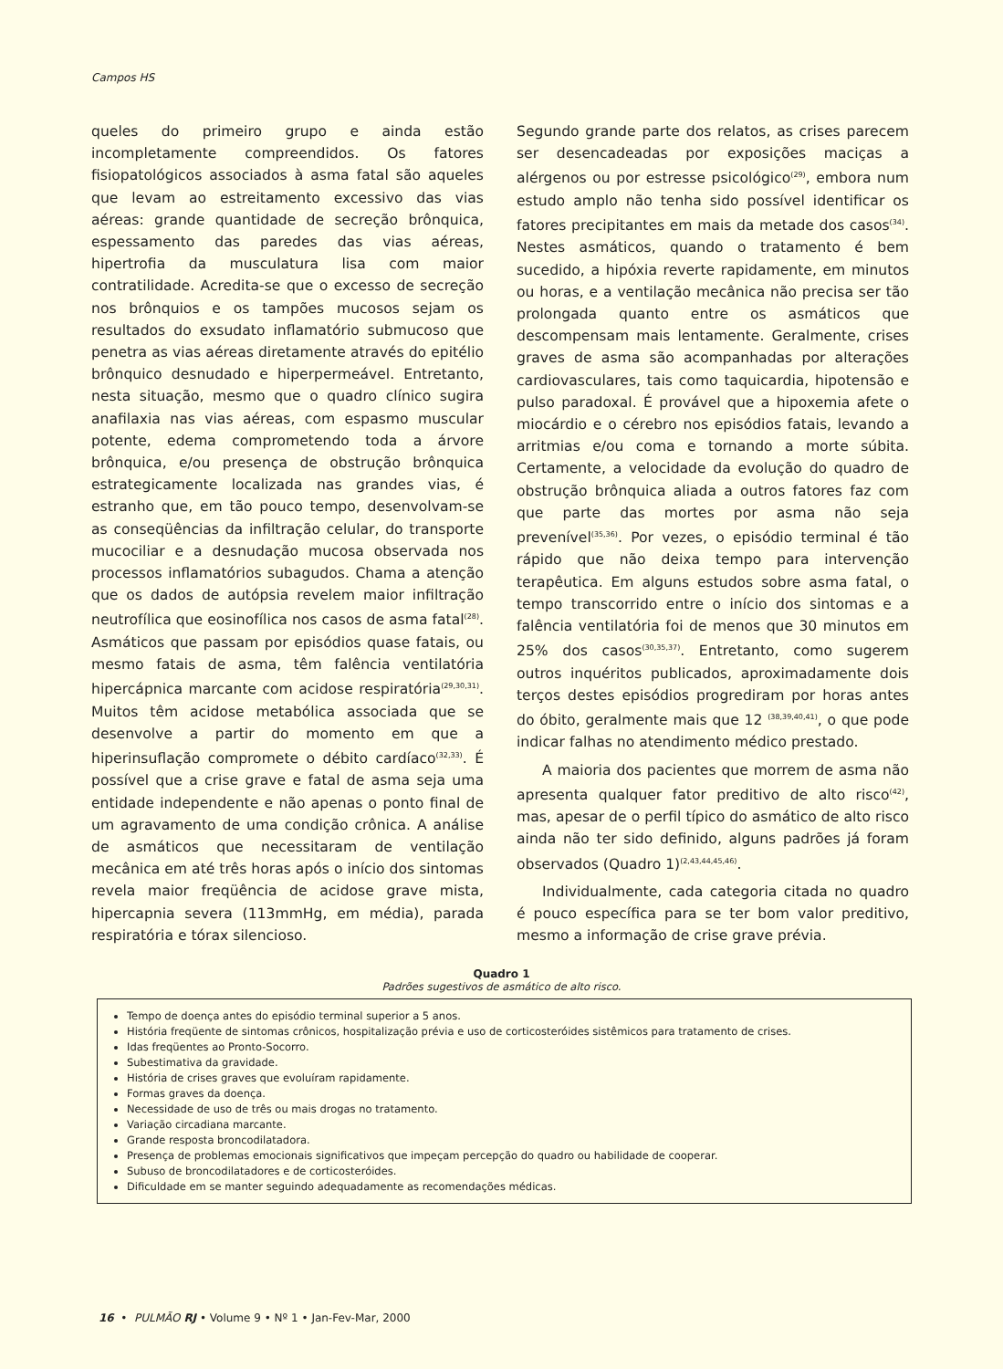Campos HS
queles do primeiro grupo e ainda estão incompletamente compreendidos. Os fatores fisiopatológicos associados à asma fatal são aqueles que levam ao estreitamento excessivo das vias aéreas: grande quantidade de secreção brônquica, espessamento das paredes das vias aéreas, hipertrofia da musculatura lisa com maior contratilidade. Acredita-se que o excesso de secreção nos brônquios e os tampões mucosos sejam os resultados do exsudato inflamatório submucoso que penetra as vias aéreas diretamente através do epitélio brônquico desnudado e hiperpermeável. Entretanto, nesta situação, mesmo que o quadro clínico sugira anafilaxia nas vias aéreas, com espasmo muscular potente, edema comprometendo toda a árvore brônquica, e/ou presença de obstrução brônquica estrategicamente localizada nas grandes vias, é estranho que, em tão pouco tempo, desenvolvam-se as conseqüências da infiltração celular, do transporte mucociliar e a desnudação mucosa observada nos processos inflamatórios subagudos. Chama a atenção que os dados de autópsia revelem maior infiltração neutrofílica que eosinofílica nos casos de asma fatal<sup>(28)</sup>. Asmáticos que passam por episódios quase fatais, ou mesmo fatais de asma, têm falência ventilatória hipercápnica marcante com acidose respiratória<sup>(29,30,31)</sup>. Muitos têm acidose metabólica associada que se desenvolve a partir do momento em que a hiperinsuflação compromete o débito cardíaco<sup>(32,33)</sup>. É possível que a crise grave e fatal de asma seja uma entidade independente e não apenas o ponto final de um agravamento de uma condição crônica. A análise de asmáticos que necessitaram de ventilação mecânica em até três horas após o início dos sintomas revela maior freqüência de acidose grave mista, hipercapnia severa (113mmHg, em média), parada respiratória e tórax silencioso.
Segundo grande parte dos relatos, as crises parecem ser desencadeadas por exposições maciças a alérgenos ou por estresse psicológico<sup>(29)</sup>, embora num estudo amplo não tenha sido possível identificar os fatores precipitantes em mais da metade dos casos<sup>(34)</sup>. Nestes asmáticos, quando o tratamento é bem sucedido, a hipóxia reverte rapidamente, em minutos ou horas, e a ventilação mecânica não precisa ser tão prolongada quanto entre os asmáticos que descompensam mais lentamente. Geralmente, crises graves de asma são acompanhadas por alterações cardiovasculares, tais como taquicardia, hipotensão e pulso paradoxal. É provável que a hipoxemia afete o miocárdio e o cérebro nos episódios fatais, levando a arritmias e/ou coma e tornando a morte súbita. Certamente, a velocidade da evolução do quadro de obstrução brônquica aliada a outros fatores faz com que parte das mortes por asma não seja prevenível<sup>(35,36)</sup>. Por vezes, o episódio terminal é tão rápido que não deixa tempo para intervenção terapêutica. Em alguns estudos sobre asma fatal, o tempo transcorrido entre o início dos sintomas e a falência ventilatória foi de menos que 30 minutos em 25% dos casos<sup>(30,35,37)</sup>. Entretanto, como sugerem outros inquéritos publicados, aproximadamente dois terços destes episódios progrediram por horas antes do óbito, geralmente mais que 12 <sup>(38,39,40,41)</sup>, o que pode indicar falhas no atendimento médico prestado.
A maioria dos pacientes que morrem de asma não apresenta qualquer fator preditivo de alto risco<sup>(42)</sup>, mas, apesar de o perfil típico do asmático de alto risco ainda não ter sido definido, alguns padrões já foram observados (Quadro 1)<sup>(2,43,44,45,46)</sup>.
Individualmente, cada categoria citada no quadro é pouco específica para se ter bom valor preditivo, mesmo a informação de crise grave prévia.
Quadro 1
Padrões sugestivos de asmático de alto risco.
Tempo de doença antes do episódio terminal superior a 5 anos.
História freqüente de sintomas crônicos, hospitalização prévia e uso de corticosteróides sistêmicos para tratamento de crises.
Idas freqüentes ao Pronto-Socorro.
Subestimativa da gravidade.
História de crises graves que evoluíram rapidamente.
Formas graves da doença.
Necessidade de uso de três ou mais drogas no tratamento.
Variação circadiana marcante.
Grande resposta broncodilatadora.
Presença de problemas emocionais significativos que impeçam percepção do quadro ou habilidade de cooperar.
Subuso de broncodilatadores e de corticosteróides.
Dificuldade em se manter seguindo adequadamente as recomendações médicas.
16 • PULMÃO RJ • Volume 9 • Nº 1 • Jan-Fev-Mar, 2000